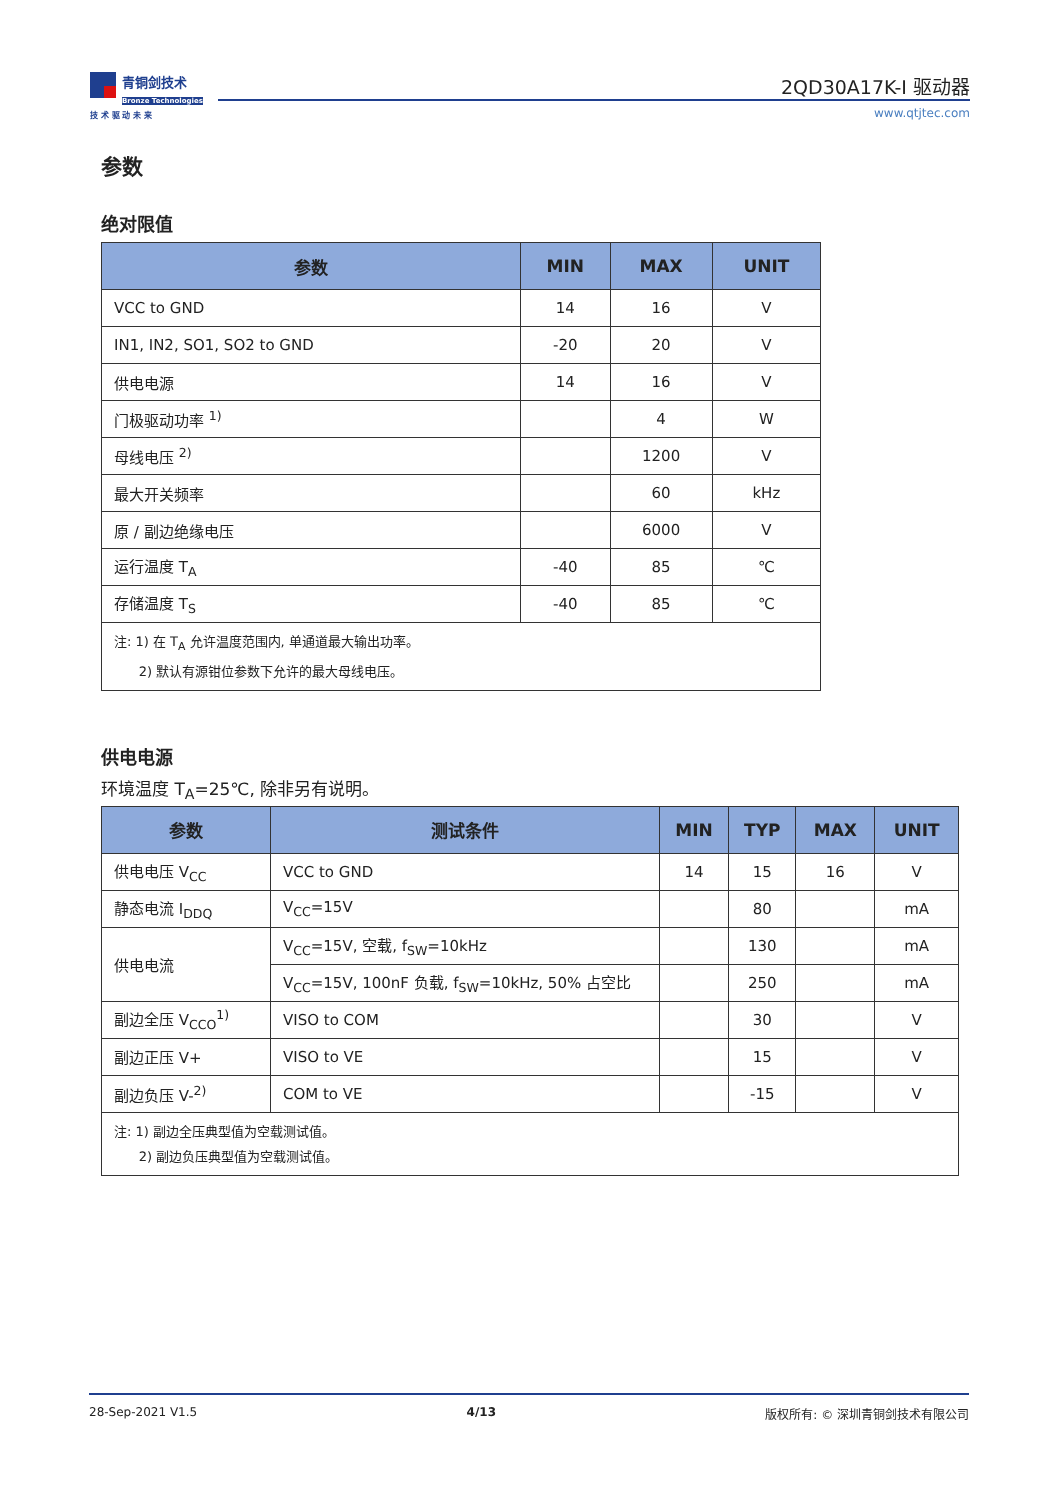青铜剑技术
Bronze Technologies
技 术 驱 动 未 来
2QD30A17K-I 驱动器
www.qtjtec.com
参数
绝对限值
| 参数 | MIN | MAX | UNIT |
| --- | --- | --- | --- |
| VCC to GND | 14 | 16 | V |
| IN1, IN2, SO1, SO2 to GND | -20 | 20 | V |
| 供电电源 | 14 | 16 | V |
| 门极驱动功率 <sup>1)</sup> | | 4 | W |
| 母线电压 <sup>2)</sup> | | 1200 | V |
| 最大开关频率 | | 60 | kHz |
| 原 / 副边绝缘电压 | | 6000 | V |
| 运行温度 T<sub>A</sub> | -40 | 85 | ℃ |
| 存储温度 T<sub>S</sub> | -40 | 85 | ℃ |
| 注: 1) 在 T<sub>A</sub> 允许温度范围内, 单通道最大输出功率。 2) 默认有源钳位参数下允许的最大母线电压。 | | | |
供电电源
环境温度 T<sub>A</sub>=25℃, 除非另有说明。
| 参数 | 测试条件 | MIN | TYP | MAX | UNIT |
| --- | --- | --- | --- | --- | --- |
| 供电电压 V<sub>CC</sub> | VCC to GND | 14 | 15 | 16 | V |
| 静态电流 I<sub>DDQ</sub> | V<sub>CC</sub>=15V | | 80 | | mA |
| 供电电流 | V<sub>CC</sub>=15V, 空载, f<sub>SW</sub>=10kHz | | 130 | | mA |
| | V<sub>CC</sub>=15V, 100nF 负载, f<sub>SW</sub>=10kHz, 50% 占空比 | | 250 | | mA |
| 副边全压 V<sub>CCO</sub><sup>1)</sup> | VISO to COM | | 30 | | V |
| 副边正压 V+ | VISO to VE | | 15 | | V |
| 副边负压 V-<sup>2)</sup> | COM to VE | | -15 | | V |
| 注: 1) 副边全压典型值为空载测试值。 2) 副边负压典型值为空载测试值。 | | | | | |
28-Sep-2021 V1.5 4/13 版权所有: © 深圳青铜剑技术有限公司